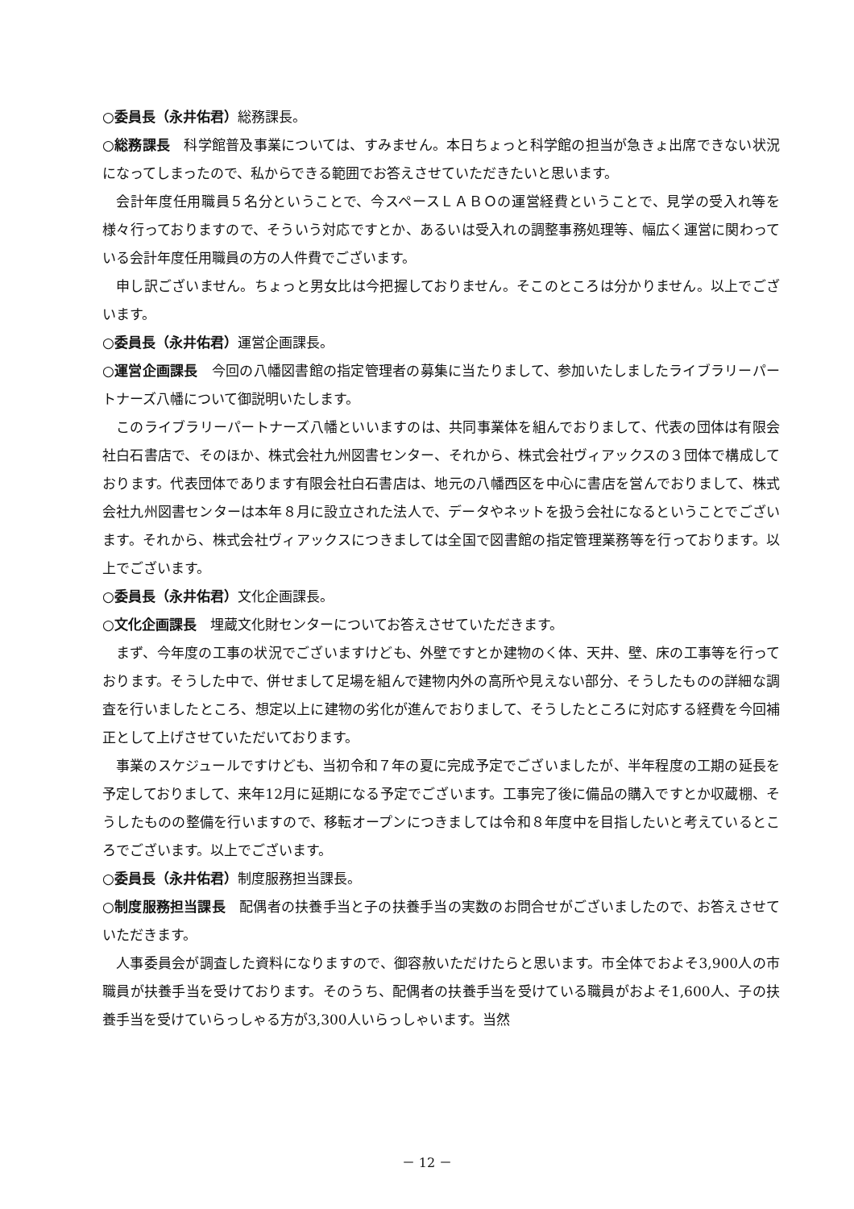○委員長（永井佑君）総務課長。
○総務課長　科学館普及事業については、すみません。本日ちょっと科学館の担当が急きょ出席できない状況になってしまったので、私からできる範囲でお答えさせていただきたいと思います。
会計年度任用職員５名分ということで、今スペースＬＡＢＯの運営経費ということで、見学の受入れ等を様々行っておりますので、そういう対応ですとか、あるいは受入れの調整事務処理等、幅広く運営に関わっている会計年度任用職員の方の人件費でございます。
申し訳ございません。ちょっと男女比は今把握しておりません。そこのところは分かりません。以上でございます。
○委員長（永井佑君）運営企画課長。
○運営企画課長　今回の八幡図書館の指定管理者の募集に当たりまして、参加いたしましたライブラリーパートナーズ八幡について御説明いたします。
このライブラリーパートナーズ八幡といいますのは、共同事業体を組んでおりまして、代表の団体は有限会社白石書店で、そのほか、株式会社九州図書センター、それから、株式会社ヴィアックスの３団体で構成しております。代表団体であります有限会社白石書店は、地元の八幡西区を中心に書店を営んでおりまして、株式会社九州図書センターは本年８月に設立された法人で、データやネットを扱う会社になるということでございます。それから、株式会社ヴィアックスにつきましては全国で図書館の指定管理業務等を行っております。以上でございます。
○委員長（永井佑君）文化企画課長。
○文化企画課長　埋蔵文化財センターについてお答えさせていただきます。
まず、今年度の工事の状況でございますけども、外壁ですとか建物のく体、天井、壁、床の工事等を行っております。そうした中で、併せまして足場を組んで建物内外の高所や見えない部分、そうしたものの詳細な調査を行いましたところ、想定以上に建物の劣化が進んでおりまして、そうしたところに対応する経費を今回補正として上げさせていただいております。
事業のスケジュールですけども、当初令和７年の夏に完成予定でございましたが、半年程度の工期の延長を予定しておりまして、来年12月に延期になる予定でございます。工事完了後に備品の購入ですとか収蔵棚、そうしたものの整備を行いますので、移転オープンにつきましては令和８年度中を目指したいと考えているところでございます。以上でございます。
○委員長（永井佑君）制度服務担当課長。
○制度服務担当課長　配偶者の扶養手当と子の扶養手当の実数のお問合せがございましたので、お答えさせていただきます。
人事委員会が調査した資料になりますので、御容赦いただけたらと思います。市全体でおよそ3,900人の市職員が扶養手当を受けております。そのうち、配偶者の扶養手当を受けている職員がおよそ1,600人、子の扶養手当を受けていらっしゃる方が3,300人いらっしゃいます。当然
－ 12 －